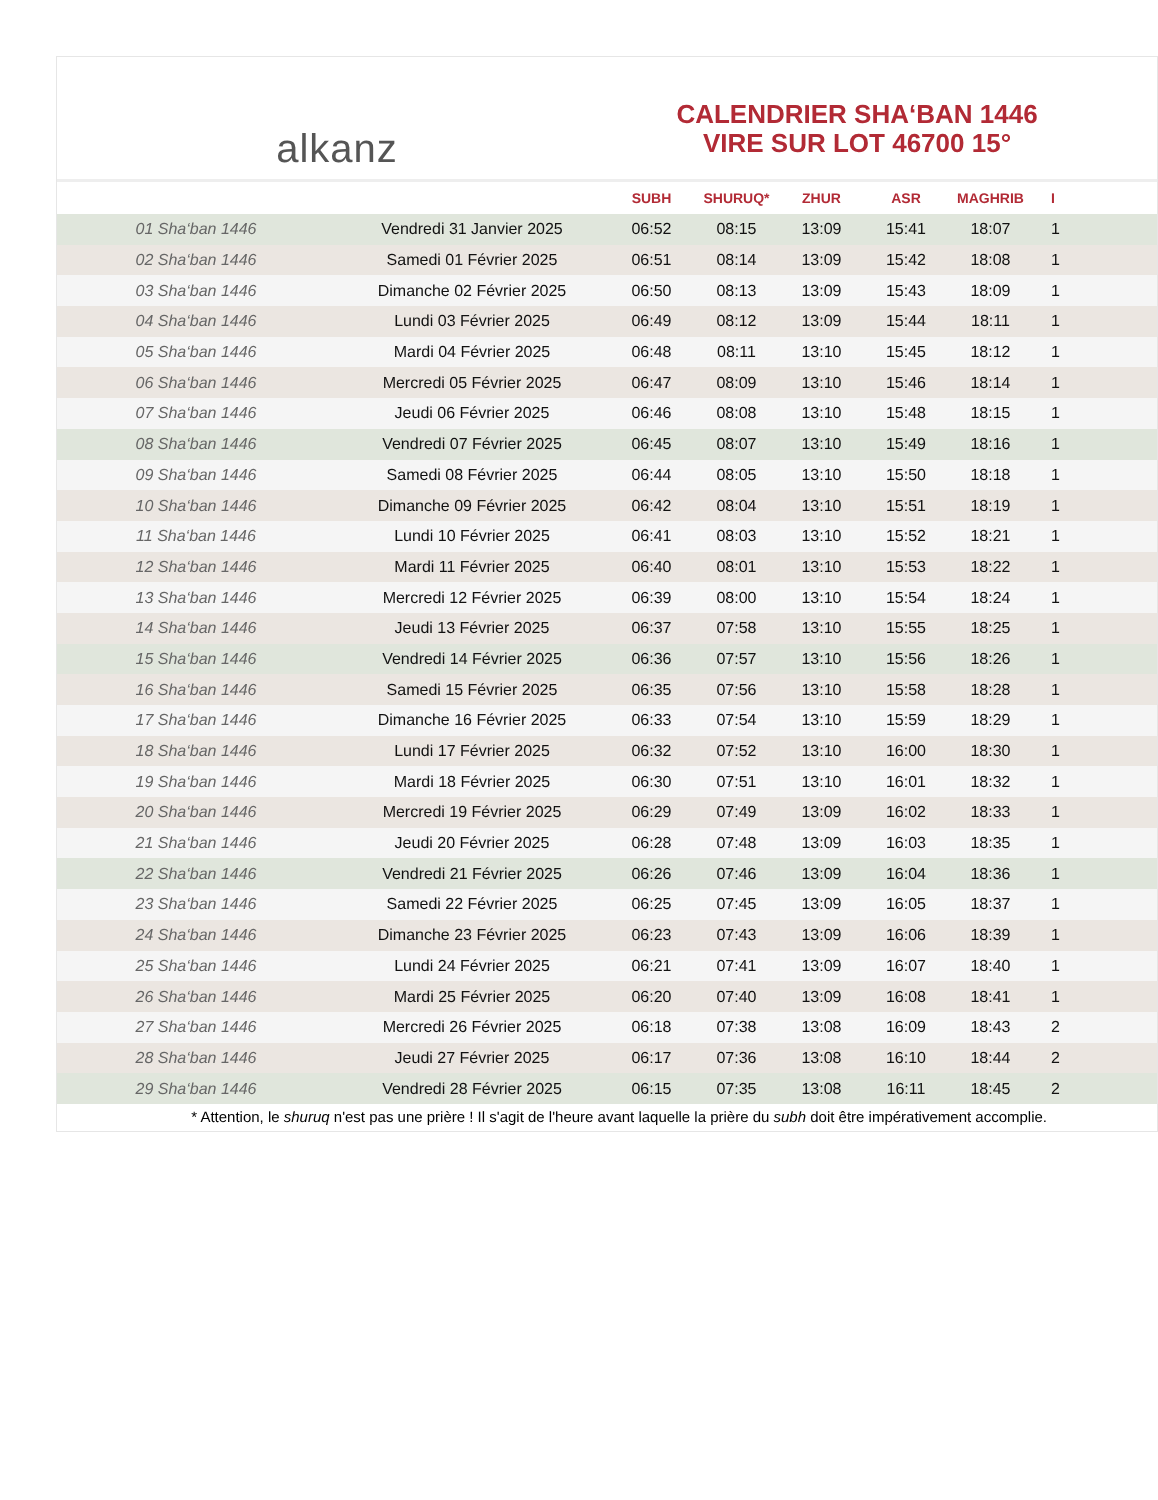alkanz
CALENDRIER SHA‘BAN 1446
VIRE SUR LOT 46700 15°
| | | SUBH | SHURUQ* | ZHUR | ASR | MAGHRIB | I |
| --- | --- | --- | --- | --- | --- | --- | --- |
| 01 Sha‘ban 1446 | Vendredi 31 Janvier 2025 | 06:52 | 08:15 | 13:09 | 15:41 | 18:07 | 1 |
| 02 Sha‘ban 1446 | Samedi 01 Février 2025 | 06:51 | 08:14 | 13:09 | 15:42 | 18:08 | 1 |
| 03 Sha‘ban 1446 | Dimanche 02 Février 2025 | 06:50 | 08:13 | 13:09 | 15:43 | 18:09 | 1 |
| 04 Sha‘ban 1446 | Lundi 03 Février 2025 | 06:49 | 08:12 | 13:09 | 15:44 | 18:11 | 1 |
| 05 Sha‘ban 1446 | Mardi 04 Février 2025 | 06:48 | 08:11 | 13:10 | 15:45 | 18:12 | 1 |
| 06 Sha‘ban 1446 | Mercredi 05 Février 2025 | 06:47 | 08:09 | 13:10 | 15:46 | 18:14 | 1 |
| 07 Sha‘ban 1446 | Jeudi 06 Février 2025 | 06:46 | 08:08 | 13:10 | 15:48 | 18:15 | 1 |
| 08 Sha‘ban 1446 | Vendredi 07 Février 2025 | 06:45 | 08:07 | 13:10 | 15:49 | 18:16 | 1 |
| 09 Sha‘ban 1446 | Samedi 08 Février 2025 | 06:44 | 08:05 | 13:10 | 15:50 | 18:18 | 1 |
| 10 Sha‘ban 1446 | Dimanche 09 Février 2025 | 06:42 | 08:04 | 13:10 | 15:51 | 18:19 | 1 |
| 11 Sha‘ban 1446 | Lundi 10 Février 2025 | 06:41 | 08:03 | 13:10 | 15:52 | 18:21 | 1 |
| 12 Sha‘ban 1446 | Mardi 11 Février 2025 | 06:40 | 08:01 | 13:10 | 15:53 | 18:22 | 1 |
| 13 Sha‘ban 1446 | Mercredi 12 Février 2025 | 06:39 | 08:00 | 13:10 | 15:54 | 18:24 | 1 |
| 14 Sha‘ban 1446 | Jeudi 13 Février 2025 | 06:37 | 07:58 | 13:10 | 15:55 | 18:25 | 1 |
| 15 Sha‘ban 1446 | Vendredi 14 Février 2025 | 06:36 | 07:57 | 13:10 | 15:56 | 18:26 | 1 |
| 16 Sha‘ban 1446 | Samedi 15 Février 2025 | 06:35 | 07:56 | 13:10 | 15:58 | 18:28 | 1 |
| 17 Sha‘ban 1446 | Dimanche 16 Février 2025 | 06:33 | 07:54 | 13:10 | 15:59 | 18:29 | 1 |
| 18 Sha‘ban 1446 | Lundi 17 Février 2025 | 06:32 | 07:52 | 13:10 | 16:00 | 18:30 | 1 |
| 19 Sha‘ban 1446 | Mardi 18 Février 2025 | 06:30 | 07:51 | 13:10 | 16:01 | 18:32 | 1 |
| 20 Sha‘ban 1446 | Mercredi 19 Février 2025 | 06:29 | 07:49 | 13:09 | 16:02 | 18:33 | 1 |
| 21 Sha‘ban 1446 | Jeudi 20 Février 2025 | 06:28 | 07:48 | 13:09 | 16:03 | 18:35 | 1 |
| 22 Sha‘ban 1446 | Vendredi 21 Février 2025 | 06:26 | 07:46 | 13:09 | 16:04 | 18:36 | 1 |
| 23 Sha‘ban 1446 | Samedi 22 Février 2025 | 06:25 | 07:45 | 13:09 | 16:05 | 18:37 | 1 |
| 24 Sha‘ban 1446 | Dimanche 23 Février 2025 | 06:23 | 07:43 | 13:09 | 16:06 | 18:39 | 1 |
| 25 Sha‘ban 1446 | Lundi 24 Février 2025 | 06:21 | 07:41 | 13:09 | 16:07 | 18:40 | 1 |
| 26 Sha‘ban 1446 | Mardi 25 Février 2025 | 06:20 | 07:40 | 13:09 | 16:08 | 18:41 | 1 |
| 27 Sha‘ban 1446 | Mercredi 26 Février 2025 | 06:18 | 07:38 | 13:08 | 16:09 | 18:43 | 2 |
| 28 Sha‘ban 1446 | Jeudi 27 Février 2025 | 06:17 | 07:36 | 13:08 | 16:10 | 18:44 | 2 |
| 29 Sha‘ban 1446 | Vendredi 28 Février 2025 | 06:15 | 07:35 | 13:08 | 16:11 | 18:45 | 2 |
* Attention, le shuruq n'est pas une prière ! Il s'agit de l'heure avant laquelle la prière du subh doit être impérativement accomplie.